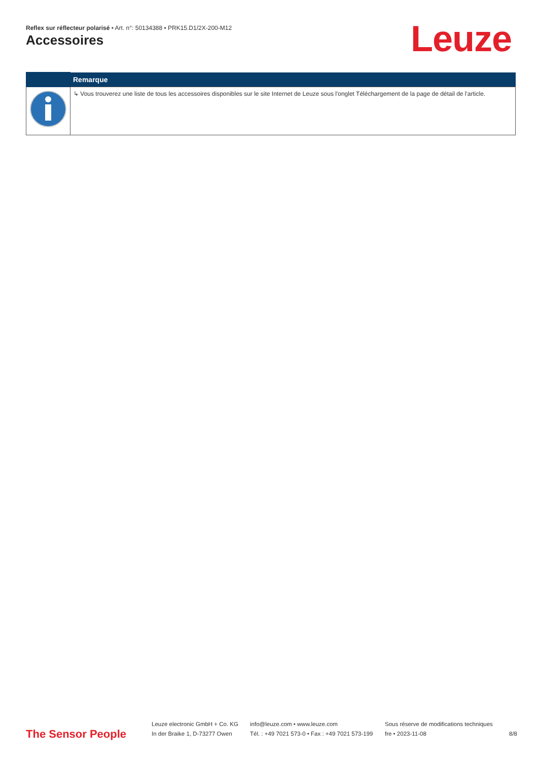Reflex sur réflecteur polarisé • Art. n°: 50134388 • PRK15.D1/2X-200-M12
Accessoires Leuze
| | Remarque |
| --- | --- |
| | ↳ Vous trouverez une liste de tous les accessoires disponibles sur le site Internet de Leuze sous l'onglet Téléchargement de la page de détail de l'article. |
The Sensor People
Leuze electronic GmbH + Co. KG
In der Braike 1, D-73277 Owen
info@leuze.com • www.leuze.com
Tél. : +49 7021 573-0 • Fax : +49 7021 573-199
Sous réserve de modifications techniques
fre • 2023-11-08
8/8